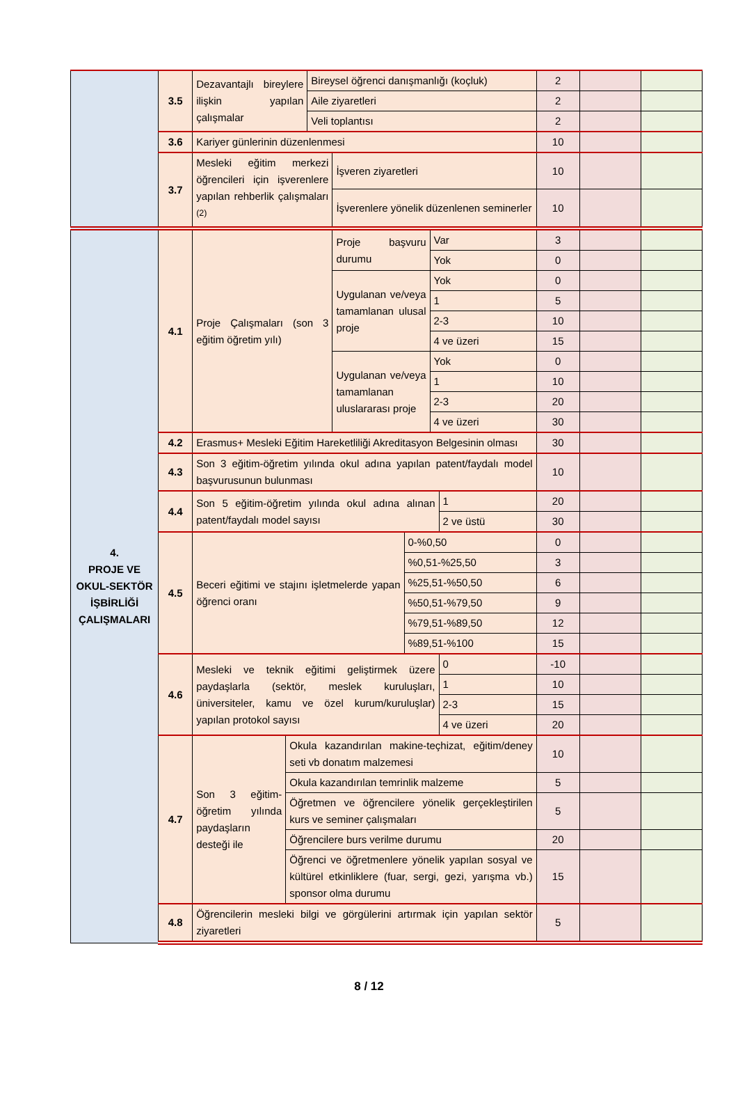| | 3.5 | Dezavantajlı bireylere ilişkin yapılan çalışmalar | | Bireysel öğrenci danışmanlığı (koçluk) | | | | | 2 | | |
| | | | | Aile ziyaretleri | | | | | 2 | | |
| | | | | Veli toplantısı | | | | | 2 | | |
| | 3.6 | Kariyer günlerinin düzenlenmesi | | | | | | | 10 | | |
| | 3.7 | Mesleki eğitim merkezi öğrencileri için işverenlere yapılan rehberlik çalışmaları <sup>(2)</sup> | | | İşveren ziyaretleri | | | | 10 | | |
| | | | | | İşverenlere yönelik düzenlenen seminerler | | | | 10 | | |
| 4. PROJE VE OKUL-SEKTÖR İŞBİRLİĞİ ÇALIŞMALARI | 4.1 | Proje Çalışmaları (son 3 eğitim öğretim yılı) | | | Proje başvuru durumu | | Var | | 3 | | |
| | | | | | | | Yok | | 0 | | |
| | | | | | Uygulanan ve/veya tamamlanan ulusal proje | | Yok | | 0 | | |
| | | | | | | | 1 | | 5 | | |
| | | | | | | | 2-3 | | 10 | | |
| | | | | | | | 4 ve üzeri | | 15 | | |
| | | | | | Uygulanan ve/veya tamamlanan uluslararası proje | | Yok | | 0 | | |
| | | | | | | | 1 | | 10 | | |
| | | | | | | | 2-3 | | 20 | | |
| | | | | | | | 4 ve üzeri | | 30 | | |
| | 4.2 | Erasmus+ Mesleki Eğitim Hareketliliği Akreditasyon Belgesinin olması | | | | | | | 30 | | |
| | 4.3 | Son 3 eğitim-öğretim yılında okul adına yapılan patent/faydalı model başvurusunun bulunması | | | | | | | 10 | | |
| | 4.4 | Son 5 eğitim-öğretim yılında okul adına alınan patent/faydalı model sayısı | | | | | | 1 | 20 | | |
| | | | | | | | | 2 ve üstü | 30 | | |
| | 4.5 | Beceri eğitimi ve stajını işletmelerde yapan öğrenci oranı | | | | 0-%0,50 | | | 0 | | |
| | | | | | | %0,51-%25,50 | | | 3 | | |
| | | | | | | %25,51-%50,50 | | | 6 | | |
| | | | | | | %50,51-%79,50 | | | 9 | | |
| | | | | | | %79,51-%89,50 | | | 12 | | |
| | | | | | | %89,51-%100 | | | 15 | | |
| | 4.6 | Mesleki ve teknik eğitimi geliştirmek üzere paydaşlarla (sektör, meslek kuruluşları, üniversiteler, kamu ve özel kurum/kuruluşlar) yapılan protokol sayısı | | | | | | 0 | -10 | | |
| | | | | | | | | 1 | 10 | | |
| | | | | | | | | 2-3 | 15 | | |
| | | | | | | | | 4 ve üzeri | 20 | | |
| | 4.7 | Son 3 eğitim-öğretim yılında paydaşların desteği ile | Okula kazandırılan makine-teçhizat, eğitim/deney seti vb donatım malzemesi | | | | | | 10 | | |
| | | | Okula kazandırılan temrinlik malzeme | | | | | | 5 | | |
| | | | Öğretmen ve öğrencilere yönelik gerçekleştirilen kurs ve seminer çalışmaları | | | | | | 5 | | |
| | | | Öğrencilere burs verilme durumu | | | | | | 20 | | |
| | | | Öğrenci ve öğretmenlere yönelik yapılan sosyal ve kültürel etkinliklere (fuar, sergi, gezi, yarışma vb.) sponsor olma durumu | | | | | | 15 | | |
| | 4.8 | Öğrencilerin mesleki bilgi ve görgülerini artırmak için yapılan sektör ziyaretleri | | | | | | | 5 | | |
8 / 12